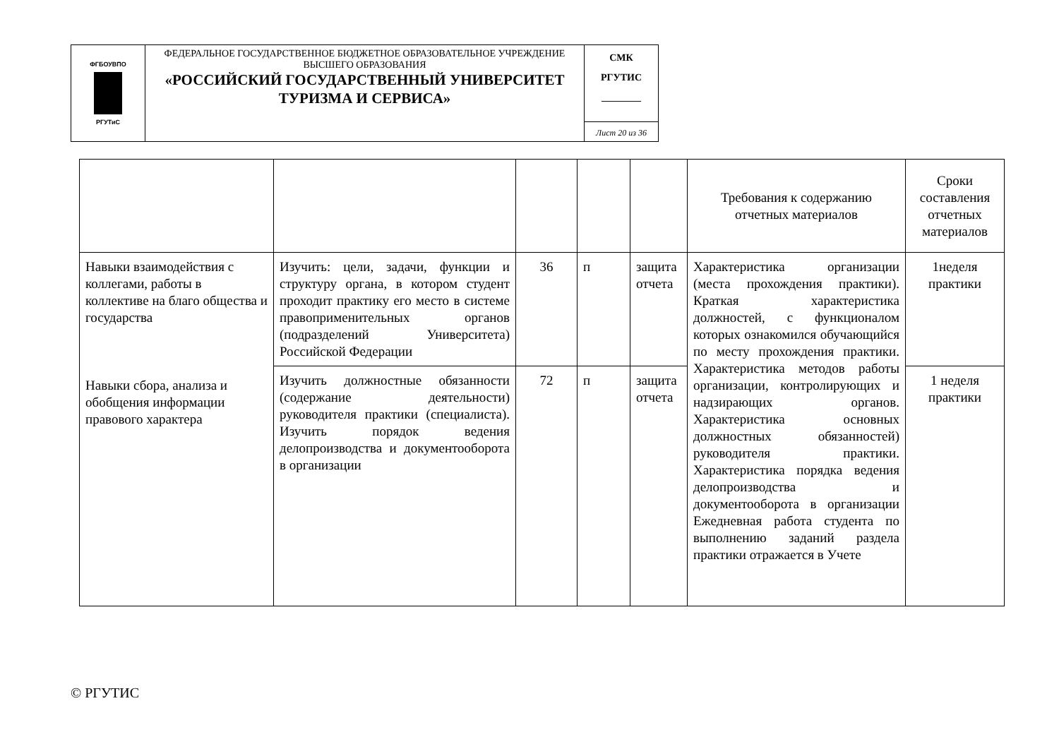| ФГБОУВПО РГУТиС | ФЕДЕРАЛЬНОЕ ГОСУДАРСТВЕННОЕ БЮДЖЕТНОЕ ОБРАЗОВАТЕЛЬНОЕ УЧРЕЖДЕНИЕ ВЫСШЕГО ОБРАЗОВАНИЯ «РОССИЙСКИЙ ГОСУДАРСТВЕННЫЙ УНИВЕРСИТЕТ ТУРИЗМА И СЕРВИСА» | СМК РГУТИС ________ |
| | | Лист 20 из 36 |
| | | | | | Требования к содержанию отчетных материалов | Сроки составления отчетных материалов |
| Навыки взаимодействия с коллегами, работы в коллективе на благо общества и государства Навыки сбора, анализа и обобщения информации правового характера | Изучить: цели, задачи, функции и структуру органа, в котором студент проходит практику его место в системе правоприменительных органов (подразделений Университета) Российской Федерации | 36 | п | защита отчета | Характеристика организации (места прохождения практики). Краткая характеристика должностей, с функционалом которых ознакомился обучающийся по месту прохождения практики. Характеристика методов работы организации, контролирующих и надзирающих органов. Характеристика основных должностных обязанностей) руководителя практики. Характеристика порядка ведения делопроизводства и документооборота в организации Ежедневная работа студента по выполнению заданий раздела практики отражается в Учете | 1неделя практики |
| | Изучить должностные обязанности (содержание деятельности) руководителя практики (специалиста). Изучить порядок ведения делопроизводства и документооборота в организации | 72 | п | защита отчета | | 1 неделя практики |
© РГУТИС